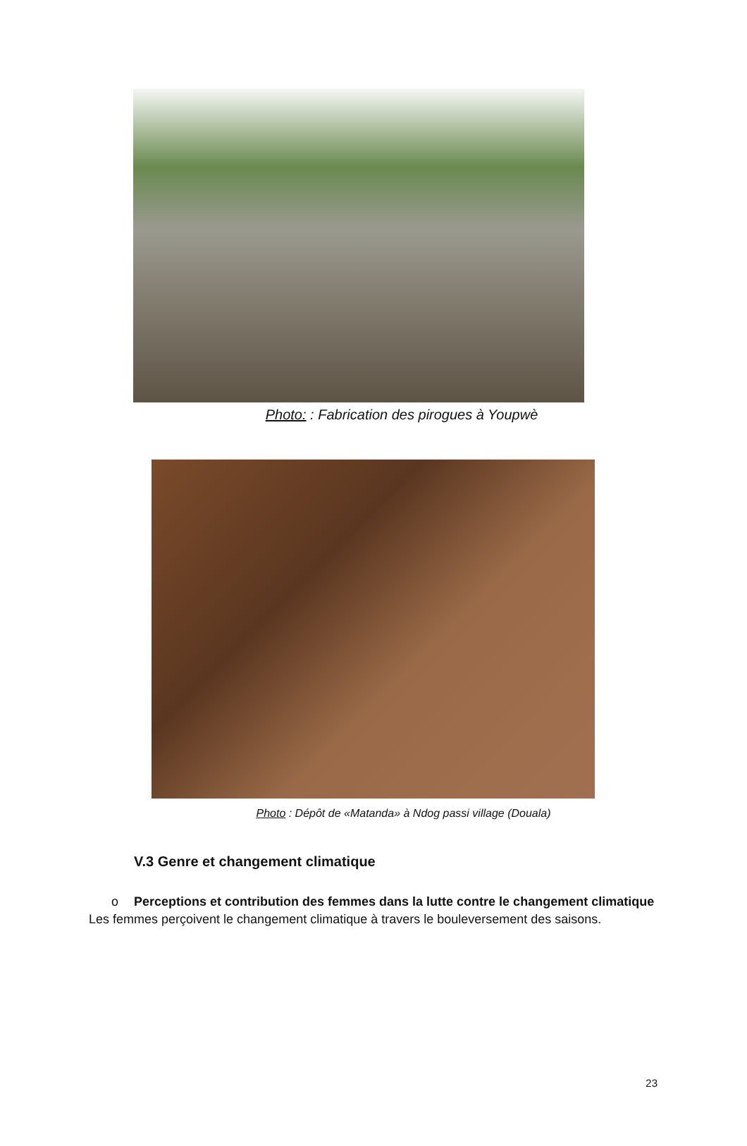Photo: : Fabrication des pirogues à Youpwè
Photo : Dépôt de «Matanda» à Ndog passi village (Douala)
V.3 Genre et changement climatique
o Perceptions et contribution des femmes dans la lutte contre le changement climatique
Les femmes perçoivent le changement climatique à travers le bouleversement des saisons.
23